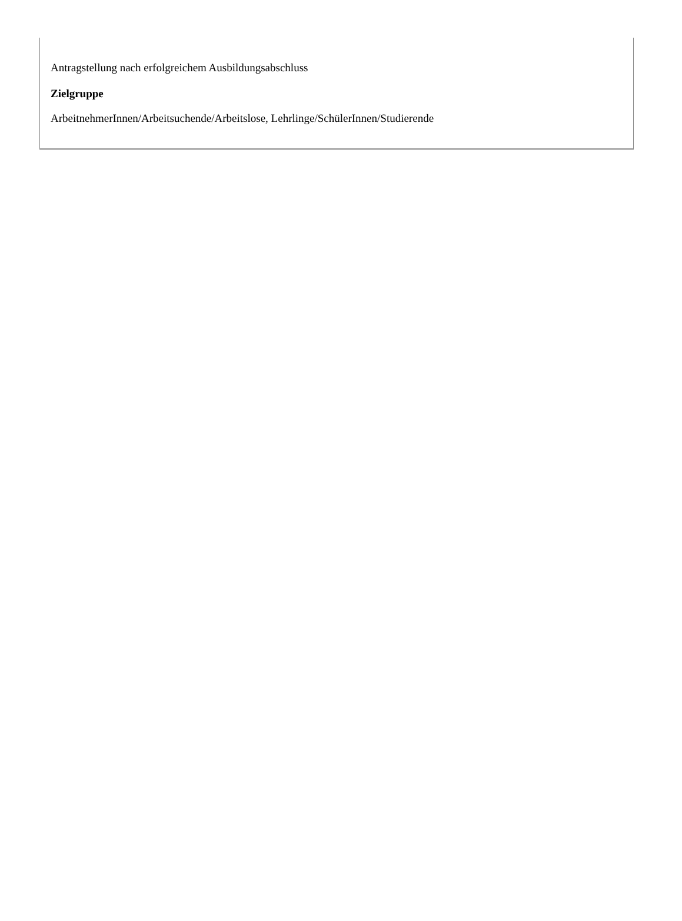Antragstellung nach erfolgreichem Ausbildungsabschluss
Zielgruppe
ArbeitnehmerInnen/Arbeitsuchende/Arbeitslose, Lehrlinge/SchülerInnen/Studierende